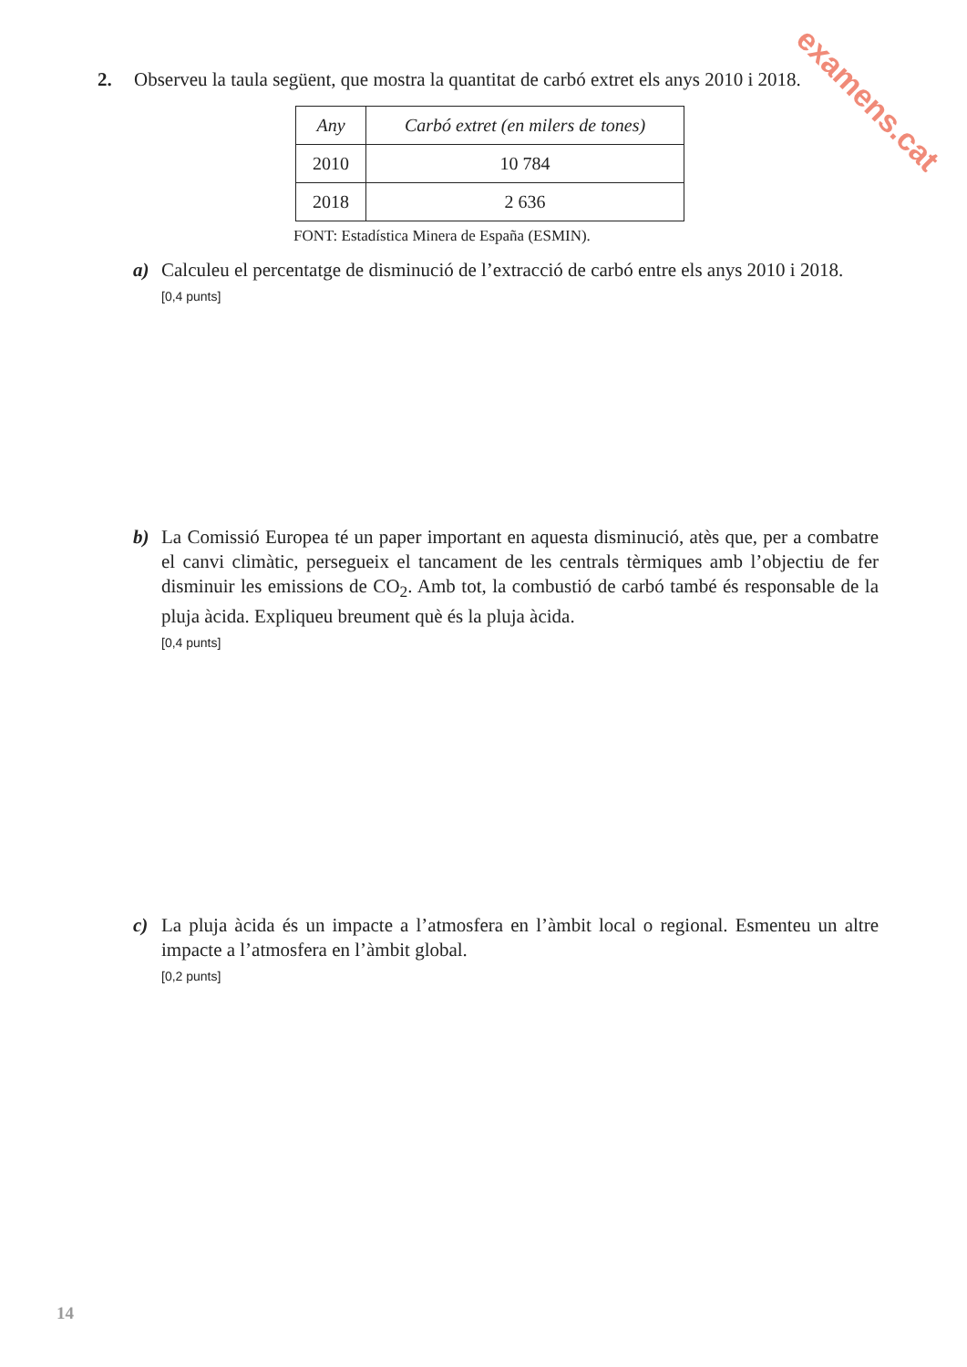examens.cat
2. Observeu la taula següent, que mostra la quantitat de carbó extret els anys 2010 i 2018.
| Any | Carbó extret (en milers de tones) |
| --- | --- |
| 2010 | 10 784 |
| 2018 | 2 636 |
FONT: Estadística Minera de España (ESMIN).
a)
Calculeu el percentatge de disminució de l’extracció de carbó entre els anys 2010 i 2018.
[0,4 punts]
b)
La Comissió Europea té un paper important en aquesta disminució, atès que, per a combatre el canvi climàtic, persegueix el tancament de les centrals tèrmiques amb l’objectiu de fer disminuir les emissions de CO<sub>2</sub>. Amb tot, la combustió de carbó també és responsable de la pluja àcida. Expliqueu breument què és la pluja àcida.
[0,4 punts]
c)
La pluja àcida és un impacte a l’atmosfera en l’àmbit local o regional. Esmenteu un altre impacte a l’atmosfera en l’àmbit global.
[0,2 punts]
14